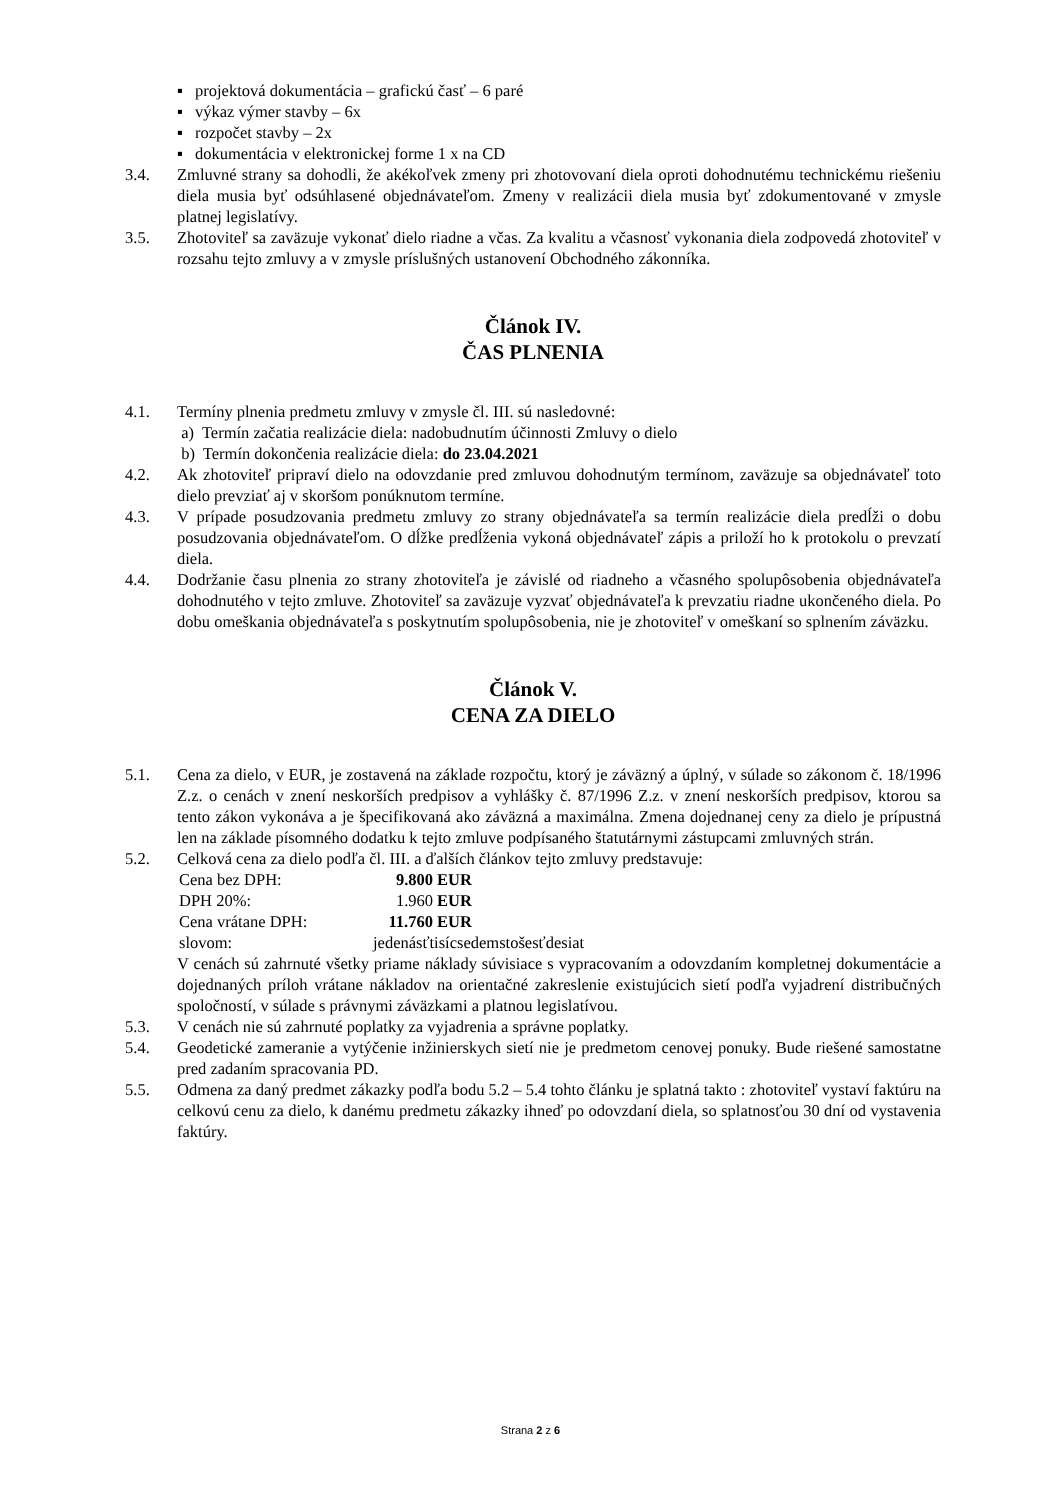▪ projektová dokumentácia – grafickú časť – 6 paré
▪ výkaz výmer stavby – 6x
▪ rozpočet stavby – 2x
▪ dokumentácia v elektronickej forme 1 x na CD
3.4. Zmluvné strany sa dohodli, že akékoľvek zmeny pri zhotovovaní diela oproti dohodnutému technickému riešeniu diela musia byť odsúhlasené objednávateľom. Zmeny v realizácii diela musia byť zdokumentované v zmysle platnej legislatívy.
3.5. Zhotoviteľ sa zaväzuje vykonať dielo riadne a včas. Za kvalitu a včasnosť vykonania diela zodpovedá zhotoviteľ v rozsahu tejto zmluvy a v zmysle príslušných ustanovení Obchodného zákonníka.
Článok IV.
ČAS PLNENIA
4.1. Termíny plnenia predmetu zmluvy v zmysle čl. III. sú nasledovné:
a) Termín začatia realizácie diela: nadobudnutím účinnosti Zmluvy o dielo
b) Termín dokončenia realizácie diela: do 23.04.2021
4.2. Ak zhotoviteľ pripraví dielo na odovzdanie pred zmluvou dohodnutým termínom, zaväzuje sa objednávateľ toto dielo prevziať aj v skoršom ponúknutom termíne.
4.3. V prípade posudzovania predmetu zmluvy zo strany objednávateľa sa termín realizácie diela predĺži o dobu posudzovania objednávateľom. O dĺžke predĺženia vykoná objednávateľ zápis a priloží ho k protokolu o prevzatí diela.
4.4. Dodržanie času plnenia zo strany zhotoviteľa je závislé od riadneho a včasného spolupôsobenia objednávateľa dohodnutého v tejto zmluve. Zhotoviteľ sa zaväzuje vyzvať objednávateľa k prevzatiu riadne ukončeného diela. Po dobu omeškania objednávateľa s poskytnutím spolupôsobenia, nie je zhotoviteľ v omeškaní so splnením záväzku.
Článok V.
CENA ZA DIELO
5.1. Cena za dielo, v EUR, je zostavená na základe rozpočtu, ktorý je záväzný a úplný, v súlade so zákonom č. 18/1996 Z.z. o cenách v znení neskorších predpisov a vyhlášky č. 87/1996 Z.z. v znení neskorších predpisov, ktorou sa tento zákon vykonáva a je špecifikovaná ako záväzná a maximálna. Zmena dojednanej ceny za dielo je prípustná len na základe písomného dodatku k tejto zmluve podpísaného štatutárnymi zástupcami zmluvných strán.
5.2. Celková cena za dielo podľa čl. III. a ďalších článkov tejto zmluvy predstavuje:
| Cena bez DPH: | 9.800 | EUR |
| DPH 20%: | 1.960 | EUR |
| Cena vrátane DPH: | 11.760 | EUR |
| slovom: | jedenásťtisícsedemstošesťdesiat | |
V cenách sú zahrnuté všetky priame náklady súvisiace s vypracovaním a odovzdaním kompletnej dokumentácie a dojednaných príloh vrátane nákladov na orientačné zakreslenie existujúcich sietí podľa vyjadrení distribučných spoločností, v súlade s právnymi záväzkami a platnou legislatívou.
5.3. V cenách nie sú zahrnuté poplatky za vyjadrenia a správne poplatky.
5.4. Geodetické zameranie a vytýčenie inžinierskych sietí nie je predmetom cenovej ponuky. Bude riešené samostatne pred zadaním spracovania PD.
5.5. Odmena za daný predmet zákazky podľa bodu 5.2 – 5.4 tohto článku je splatná takto : zhotoviteľ vystaví faktúru na celkovú cenu za dielo, k danému predmetu zákazky ihneď po odovzdaní diela, so splatnosťou 30 dní od vystavenia faktúry.
Strana 2 z 6